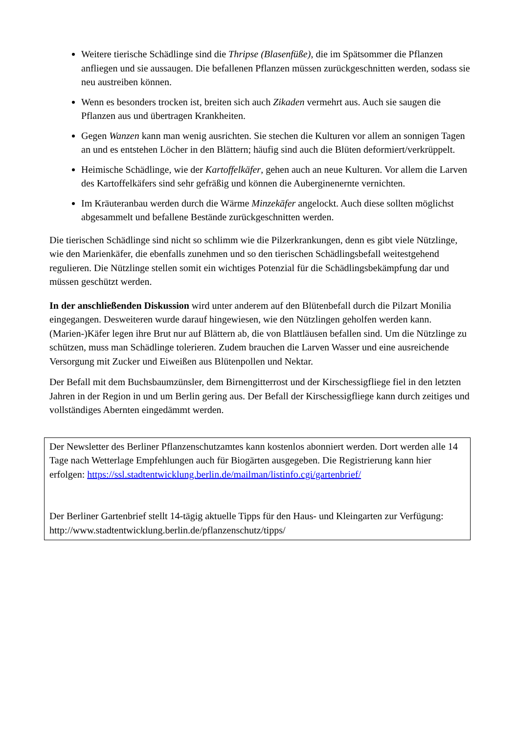Weitere tierische Schädlinge sind die Thripse (Blasenfüße), die im Spätsommer die Pflanzen anfliegen und sie aussaugen. Die befallenen Pflanzen müssen zurückgeschnitten werden, sodass sie neu austreiben können.
Wenn es besonders trocken ist, breiten sich auch Zikaden vermehrt aus. Auch sie saugen die Pflanzen aus und übertragen Krankheiten.
Gegen Wanzen kann man wenig ausrichten. Sie stechen die Kulturen vor allem an sonnigen Tagen an und es entstehen Löcher in den Blättern; häufig sind auch die Blüten deformiert/verkrüppelt.
Heimische Schädlinge, wie der Kartoffelkäfer, gehen auch an neue Kulturen. Vor allem die Larven des Kartoffelkäfers sind sehr gefräßig und können die Auberginenernte vernichten.
Im Kräuteranbau werden durch die Wärme Minzekäfer angelockt. Auch diese sollten möglichst abgesammelt und befallene Bestände zurückgeschnitten werden.
Die tierischen Schädlinge sind nicht so schlimm wie die Pilzerkrankungen, denn es gibt viele Nützlinge, wie den Marienkäfer, die ebenfalls zunehmen und so den tierischen Schädlingsbefall weitestgehend regulieren. Die Nützlinge stellen somit ein wichtiges Potenzial für die Schädlingsbekämpfung dar und müssen geschützt werden.
In der anschließenden Diskussion wird unter anderem auf den Blütenbefall durch die Pilzart Monilia eingegangen. Desweiteren wurde darauf hingewiesen, wie den Nützlingen geholfen werden kann. (Marien-)Käfer legen ihre Brut nur auf Blättern ab, die von Blattläusen befallen sind. Um die Nützlinge zu schützen, muss man Schädlinge tolerieren. Zudem brauchen die Larven Wasser und eine ausreichende Versorgung mit Zucker und Eiweißen aus Blütenpollen und Nektar.
Der Befall mit dem Buchsbaumzünsler, dem Birnengitterrost und der Kirschessigfliege fiel in den letzten Jahren in der Region in und um Berlin gering aus. Der Befall der Kirschessigfliege kann durch zeitiges und vollständiges Abernten eingedämmt werden.
Der Newsletter des Berliner Pflanzenschutzamtes kann kostenlos abonniert werden. Dort werden alle 14 Tage nach Wetterlage Empfehlungen auch für Biogärten ausgegeben. Die Registrierung kann hier erfolgen: https://ssl.stadtentwicklung.berlin.de/mailman/listinfo.cgi/gartenbrief/
Der Berliner Gartenbrief stellt 14-tägig aktuelle Tipps für den Haus- und Kleingarten zur Verfügung: http://www.stadtentwicklung.berlin.de/pflanzenschutz/tipps/